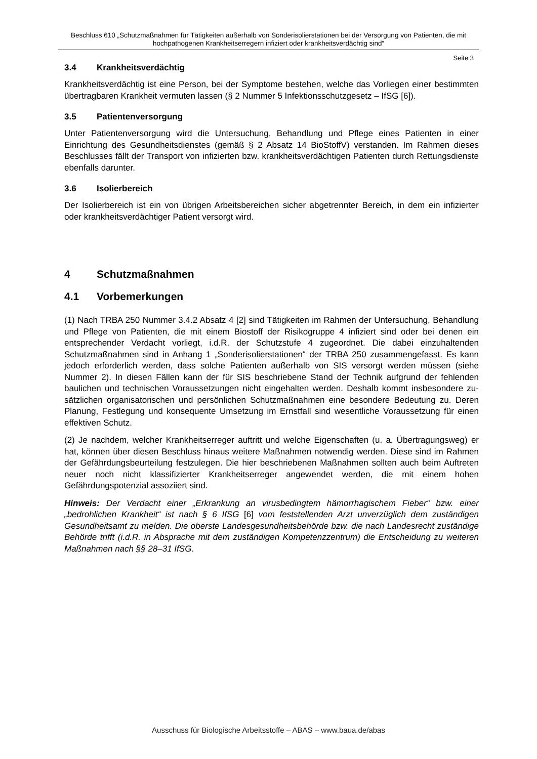Beschluss 610 „Schutzmaßnahmen für Tätigkeiten außerhalb von Sonderisolierstationen bei der Versorgung von Patienten, die mit hochpathogenen Krankheitserregern infiziert oder krankheitsverdächtig sind“
Seite 3
3.4 Krankheitsverdächtig
Krankheitsverdächtig ist eine Person, bei der Symptome bestehen, welche das Vorliegen einer bestimmten übertragbaren Krankheit vermuten lassen (§ 2 Nummer 5 Infektions­schutzgesetz – IfSG [6]).
3.5 Patientenversorgung
Unter Patientenversorgung wird die Untersuchung, Behandlung und Pflege eines Patienten in einer Einrichtung des Gesundheitsdienstes (gemäß § 2 Absatz 14 BioStoffV) verstanden. Im Rahmen dieses Beschlusses fällt der Transport von infizierten bzw. krankheitsverdächti­gen Patienten durch Rettungsdienste ebenfalls darunter.
3.6 Isolierbereich
Der Isolierbereich ist ein von übrigen Arbeitsbereichen sicher abgetrennter Bereich, in dem ein infizierter oder krankheitsverdächtiger Patient versorgt wird.
4 Schutzmaßnahmen
4.1 Vorbemerkungen
(1) Nach TRBA 250 Nummer 3.4.2 Absatz 4 [2] sind Tätigkeiten im Rahmen der Untersu­chung, Behandlung und Pflege von Patienten, die mit einem Biostoff der Risikogruppe 4 infi­ziert sind oder bei denen ein entsprechender Verdacht vorliegt, i.d.R. der Schutzstufe 4 zu­geordnet. Die dabei einzuhaltenden Schutzmaßnahmen sind in Anhang 1 „Sonderisoliersta­tionen“ der TRBA 250 zusammengefasst. Es kann jedoch erforderlich werden, dass solche Patienten außerhalb von SIS versorgt werden müssen (siehe Nummer 2). In diesen Fällen kann der für SIS beschriebene Stand der Technik aufgrund der fehlenden baulichen und technischen Voraussetzungen nicht eingehalten werden. Deshalb kommt insbesondere zu­sätzlichen organisatorischen und persönlichen Schutzmaßnahmen eine besondere Bedeu­tung zu. Deren Planung, Festlegung und konsequente Umsetzung im Ernstfall sind wesentli­che Voraussetzung für einen effektiven Schutz.
(2) Je nachdem, welcher Krankheitserreger auftritt und welche Eigenschaften (u. a. Über­tragungsweg) er hat, können über diesen Beschluss hinaus weitere Maßnahmen notwendig werden. Diese sind im Rahmen der Gefährdungsbeurteilung festzulegen. Die hier beschrie­benen Maßnahmen sollten auch beim Auftreten neuer noch nicht klassifizierter Krankheitser­reger angewendet werden, die mit einem hohen Gefährdungspotenzial assoziiert sind.
Hinweis: Der Verdacht einer „Erkrankung an virusbedingtem hämorrhagischem Fieber“ bzw. einer „bedrohlichen Krankheit“ ist nach § 6 IfSG [6] vom feststellenden Arzt unverzüglich dem zuständigen Gesundheitsamt zu melden. Die oberste Landesgesundheitsbehörde bzw. die nach Landesrecht zuständige Behörde trifft (i.d.R. in Absprache mit dem zuständigen Kompetenzzentrum) die Entscheidung zu weiteren Maßnahmen nach §§ 28–31 IfSG.
Ausschuss für Biologische Arbeitsstoffe – ABAS – www.baua.de/abas